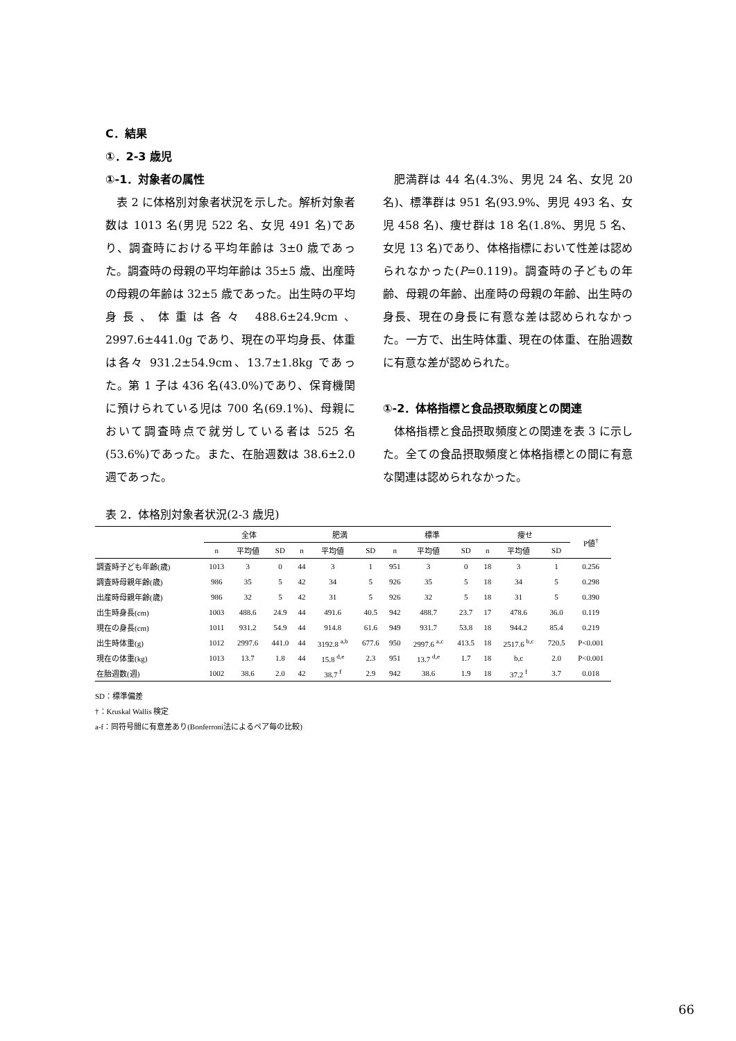C．結果
①．2-3 歳児
①-1．対象者の属性
表 2 に体格別対象者状況を示した。解析対象者数は 1013 名(男児 522 名、女児 491 名)であり、調査時における平均年齢は 3±0 歳であった。調査時の母親の平均年齢は 35±5 歳、出産時の母親の年齢は 32±5 歳であった。出生時の平均身長、体重は各々 488.6±24.9cm、2997.6±441.0g であり、現在の平均身長、体重は各々 931.2±54.9cm、13.7±1.8kg であった。第 1 子は 436 名(43.0%)であり、保育機関に預けられている児は 700 名(69.1%)、母親において調査時点で就労している者は 525 名(53.6%)であった。また、在胎週数は 38.6±2.0 週であった。
肥満群は 44 名(4.3%、男児 24 名、女児 20 名)、標準群は 951 名(93.9%、男児 493 名、女児 458 名)、痩せ群は 18 名(1.8%、男児 5 名、女児 13 名)であり、体格指標において性差は認められなかった(P=0.119)。調査時の子どもの年齢、母親の年齢、出産時の母親の年齢、出生時の身長、現在の身長に有意な差は認められなかった。一方で、出生時体重、現在の体重、在胎週数に有意な差が認められた。
①-2．体格指標と食品摂取頻度との関連
体格指標と食品摂取頻度との関連を表 3 に示した。全ての食品摂取頻度と体格指標との間に有意な関連は認められなかった。
表 2．体格別対象者状況(2-3 歳児)
| | 全体 | | | 肥満 | | | 標準 | | | 痩せ | | | P値<sup>†</sup> |
| --- | --- | --- | --- | --- | --- | --- | --- | --- | --- | --- | --- | --- | --- |
| | n | 平均値 | SD | n | 平均値 | SD | n | 平均値 | SD | n | 平均値 | SD | |
| 調査時子ども年齢(歳) | 1013 | 3 | 0 | 44 | 3 | 1 | 951 | 3 | 0 | 18 | 3 | 1 | 0.256 |
| 調査時母親年齢(歳) | 986 | 35 | 5 | 42 | 34 | 5 | 926 | 35 | 5 | 18 | 34 | 5 | 0.298 |
| 出産時母親年齢(歳) | 986 | 32 | 5 | 42 | 31 | 5 | 926 | 32 | 5 | 18 | 31 | 5 | 0.390 |
| 出生時身長(cm) | 1003 | 488.6 | 24.9 | 44 | 491.6 | 40.5 | 942 | 488.7 | 23.7 | 17 | 478.6 | 36.0 | 0.119 |
| 現在の身長(cm) | 1011 | 931.2 | 54.9 | 44 | 914.8 | 61.6 | 949 | 931.7 | 53.8 | 18 | 944.2 | 85.4 | 0.219 |
| 出生時体重(g) | 1012 | 2997.6 | 441.0 | 44 | 3192.8 <sup>a,b</sup> | 677.6 | 950 | 2997.6 <sup>a,c</sup> | 413.5 | 18 | 2517.6 <sup>b,c</sup> | 720.5 | P<0.001 |
| 現在の体重(kg) | 1013 | 13.7 | 1.8 | 44 | 15.8 <sup>d,e</sup> | 2.3 | 951 | 13.7 <sup>d,e</sup> | 1.7 | 18 | b,c | 2.0 | P<0.001 |
| 在胎週数(週) | 1002 | 38.6 | 2.0 | 42 | 38.7 <sup>f</sup> | 2.9 | 942 | 38.6 | 1.9 | 18 | 37.2 <sup>f</sup> | 3.7 | 0.018 |
SD：標準偏差
†：Kruskal Wallis 検定
a-f：同符号間に有意差あり(Bonferroni法によるペア毎の比較)
66